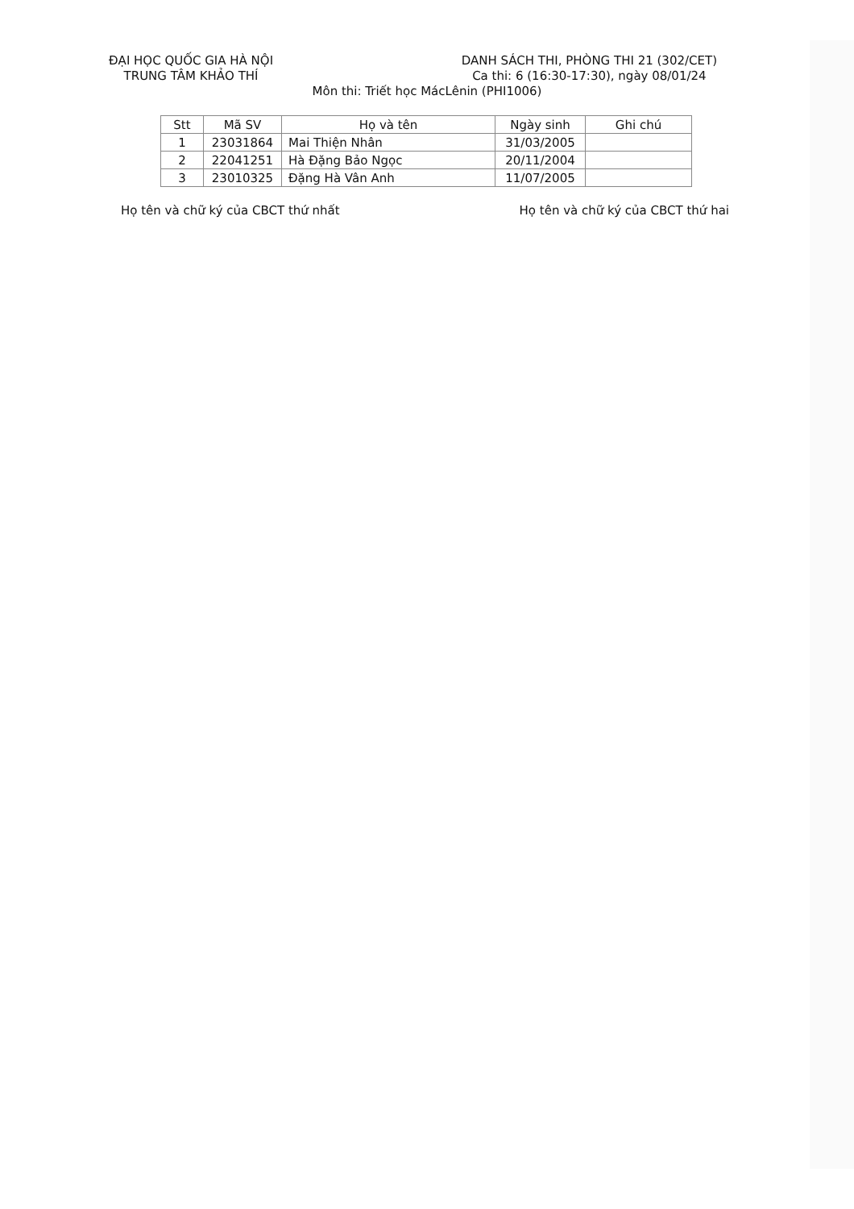ĐẠI HỌC QUỐC GIA HÀ NỘI
TRUNG TÂM KHẢO THÍ
DANH SÁCH THI, PHÒNG THI 21 (302/CET)
Ca thi: 6 (16:30-17:30), ngày 08/01/24
Môn thi: Triết học MácLênin (PHI1006)
| Stt | Mã SV | Họ và tên | Ngày sinh | Ghi chú |
| --- | --- | --- | --- | --- |
| 1 | 23031864 | Mai Thiện Nhân | 31/03/2005 | |
| 2 | 22041251 | Hà Đặng Bảo Ngọc | 20/11/2004 | |
| 3 | 23010325 | Đặng Hà Vân Anh | 11/07/2005 | |
Họ tên và chữ ký của CBCT thứ nhất Họ tên và chữ ký của CBCT thứ hai